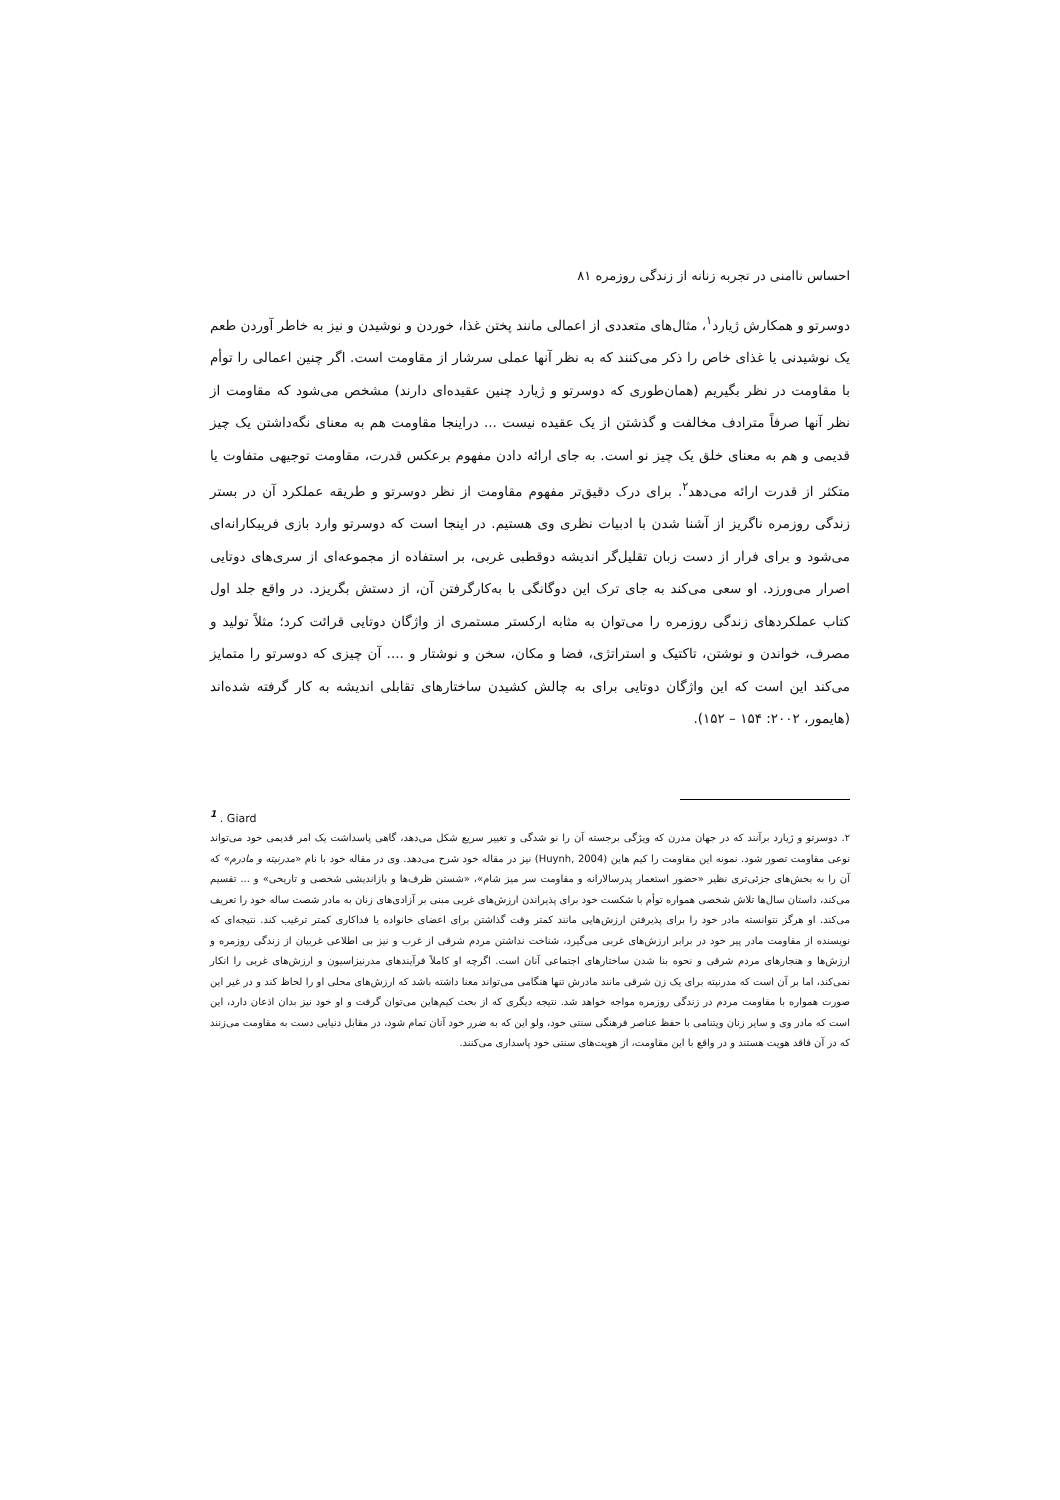احساس ناامنی در تجربه زنانه از زندگی روزمره ۸۱
دوسرتو و همکارش ژیارد<sup>۱</sup>، مثال‌های متعددی از اعمالی مانند پختن غذا، خوردن و نوشیدن و نیز به خاطر آوردن طعم یک نوشیدنی یا غذای خاص را ذکر می‌کنند که به نظر آنها عملی سرشار از مقاومت است. اگر چنین اعمالی را توأم با مقاومت در نظر بگیریم (همان‌طوری که دوسرتو و ژیارد چنین عقیده‌ای دارند) مشخص می‌شود که مقاومت از نظر آنها صرفاً مترادف مخالفت و گذشتن از یک عقیده نیست ... دراینجا مقاومت هم به معنای نگه‌داشتن یک چیز قدیمی و هم به معنای خلق یک چیز نو است. به جای ارائه دادن مفهوم برعکس قدرت، مقاومت توجیهی متفاوت یا متکثر از قدرت ارائه می‌دهد<sup>۲</sup>. برای درک دقیق‌تر مفهوم مقاومت از نظر دوسرتو و طریقه عملکرد آن در بستر زندگی روزمره ناگریز از آشنا شدن با ادبیات نظری وی هستیم. در اینجا است که دوسرتو وارد بازی فریبکارانه‌ای می‌شود و برای فرار از دست زبان تقلیل‌گر اندیشه دوقطبی غربی، بر استفاده از مجموعه‌ای از سری‌های دوتایی اصرار می‌ورزد. او سعی می‌کند به جای ترک این دوگانگی با به‌کارگرفتن آن، از دستش بگریزد. در واقع جلد اول کتاب عملکردهای زندگی روزمره را می‌توان به مثابه ارکستر مستمری از واژگان دوتایی قرائت کرد؛ مثلاً تولید و مصرف، خواندن و نوشتن، تاکتیک و استراتژی، فضا و مکان، سخن و نوشتار و .... آن چیزی که دوسرتو را متمایز می‌کند این است که این واژگان دوتایی برای به چالش کشیدن ساختارهای تقابلی اندیشه به کار گرفته شده‌اند (هایمور، ۲۰۰۲: ۱۵۴ – ۱۵۲).
<sup>1</sup> . Giard
۲. دوسرتو و ژیارد برآنند که در جهان مدرن که ویژگی برجسته آن را نو شدگی و تغییر سریع شکل می‌دهد، گاهی پاسداشت یک امر قدیمی خود می‌تواند نوعی مقاومت تصور شود. نمونه این مقاومت را کیم هاین (Huynh, 2004) نیز در مقاله خود شرح می‌دهد. وی در مقاله خود با نام «مدرنیته و مادرم» که آن را به بخش‌های جزئی‌تری نظیر «حضور استعمار پدرسالارانه و مقاومت سر میز شام»، «شستن ظرف‌ها و بازاندیشی شخصی و تاریخی» و ... تقسیم می‌کند، داستان سال‌ها تلاش شخصی همواره توأم با شکست خود برای پذیراندن ارزش‌های غربی مبنی بر آزادی‌های زنان به مادر شصت ساله خود را تعریف می‌کند. او هرگز نتوانسته مادر خود را برای پذیرفتن ارزش‌هایی مانند کمتر وقت گذاشتن برای اعضای خانواده یا فداکاری کمتر ترغیب کند. نتیجه‌ای که نویسنده از مقاومت مادر پیر خود در برابر ارزش‌های غربی می‌گیرد، شناخت نداشتن مردم شرقی از غرب و نیز بی اطلاعی غربیان از زندگی روزمره و ارزش‌ها و هنجارهای مردم شرقی و نحوه بنا شدن ساختارهای اجتماعی آنان است. اگرچه او کاملاً فرآیندهای مدرنیزاسیون و ارزش‌های غربی را انکار نمی‌کند، اما بر آن است که مدرنیته برای یک زن شرقی مانند مادرش تنها هنگامی می‌تواند معنا داشته باشد که ارزش‌های محلی او را لحاظ کند و در غیر این صورت همواره با مقاومت مردم در زندگی روزمره مواجه خواهد شد. نتیجه دیگری که از بحث کیم‌هاین می‌توان گرفت و او خود نیز بدان اذعان دارد، این است که مادر وی و سایر زنان ویتنامی با حفظ عناصر فرهنگی سنتی خود، ولو این که به ضرر خود آنان تمام شود، در مقابل دنیایی دست به مقاومت می‌زنند که در آن فاقد هویت هستند و در واقع با این مقاومت، از هویت‌های سنتی خود پاسداری می‌کنند.